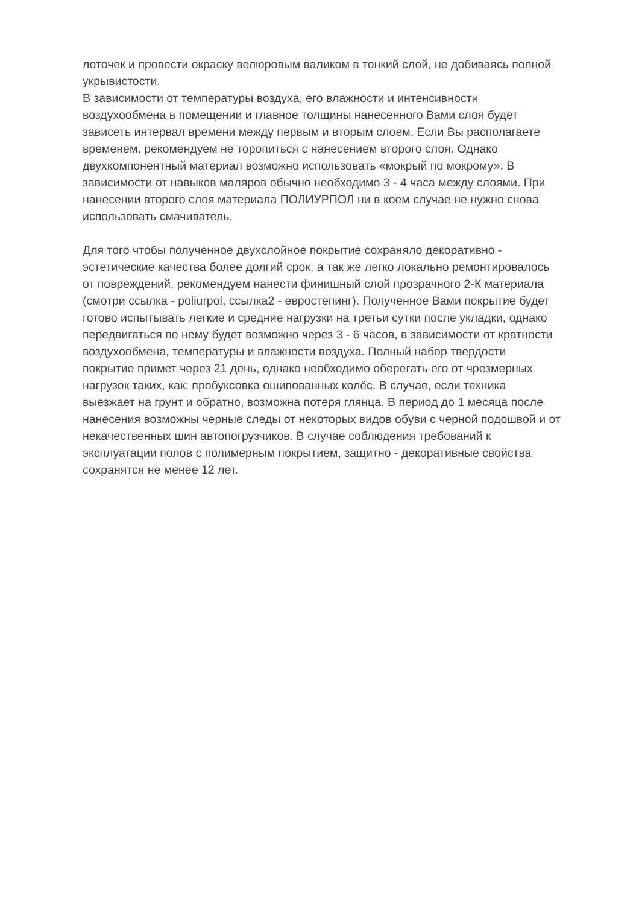лоточек и провести окраску велюровым валиком в тонкий слой, не добиваясь полной укрывистости.
В зависимости от температуры воздуха, его влажности и интенсивности воздухообмена в помещении и главное толщины нанесенного Вами слоя будет зависеть интервал времени между первым и вторым слоем. Если Вы располагаете временем, рекомендуем не торопиться с нанесением второго слоя. Однако двухкомпонентный материал возможно использовать «мокрый по мокрому». В зависимости от навыков маляров обычно необходимо 3 - 4 часа между слоями. При нанесении второго слоя материала ПОЛИУРПОЛ ни в коем случае не нужно снова использовать смачиватель.
Для того чтобы полученное двухслойное покрытие сохраняло декоративно - эстетические качества более долгий срок, а так же легко локально ремонтировалось от повреждений, рекомендуем нанести финишный слой прозрачного 2-К материала (смотри ссылка - poliurpol, ссылка2 - евростепинг). Полученное Вами покрытие будет готово испытывать легкие и средние нагрузки на третьи сутки после укладки, однако передвигаться по нему будет возможно через 3 - 6 часов, в зависимости от кратности воздухообмена, температуры и влажности воздуха. Полный набор твердости покрытие примет через 21 день, однако необходимо оберегать его от чрезмерных нагрузок таких, как: пробуксовка ошипованных колёс. В случае, если техника выезжает на грунт и обратно, возможна потеря глянца. В период до 1 месяца после нанесения возможны черные следы от некоторых видов обуви с черной подошвой и от некачественных шин автопогрузчиков. В случае соблюдения требований к эксплуатации полов с полимерным покрытием, защитно - декоративные свойства сохранятся не менее 12 лет.